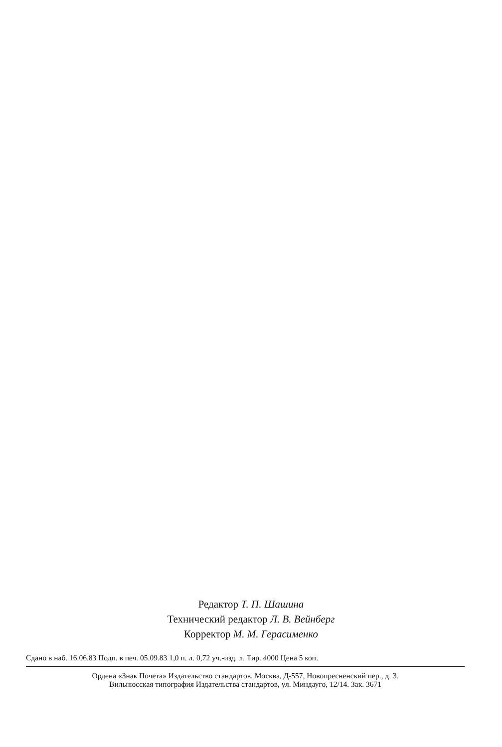Редактор Т. П. Шашина
Технический редактор Л. В. Вейнберг
Корректор М. М. Герасименко
Сдано в наб. 16.06.83 Подп. в печ. 05.09.83 1,0 п. л. 0,72 уч.-изд. л. Тир. 4000 Цена 5 коп.
Ордена «Знак Почета» Издательство стандартов, Москва, Д-557, Новопресненский пер., д. 3.
Вильнюсская типография Издательства стандартов, ул. Миндауго, 12/14. Зак. 3671